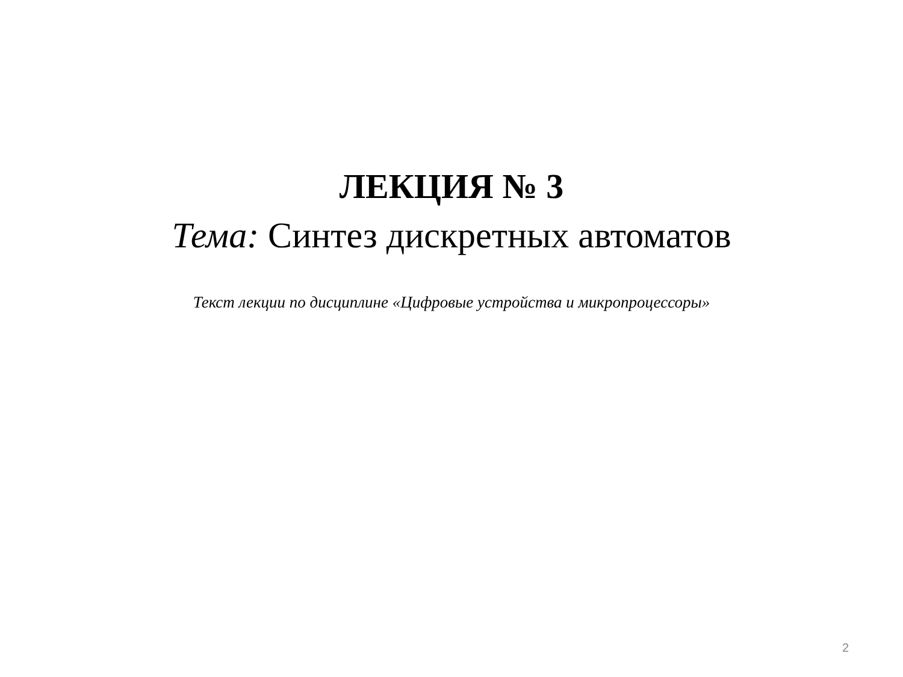ЛЕКЦИЯ № 3
Тема: Синтез дискретных автоматов
Текст лекции по дисциплине «Цифровые устройства и микропроцессоры»
2